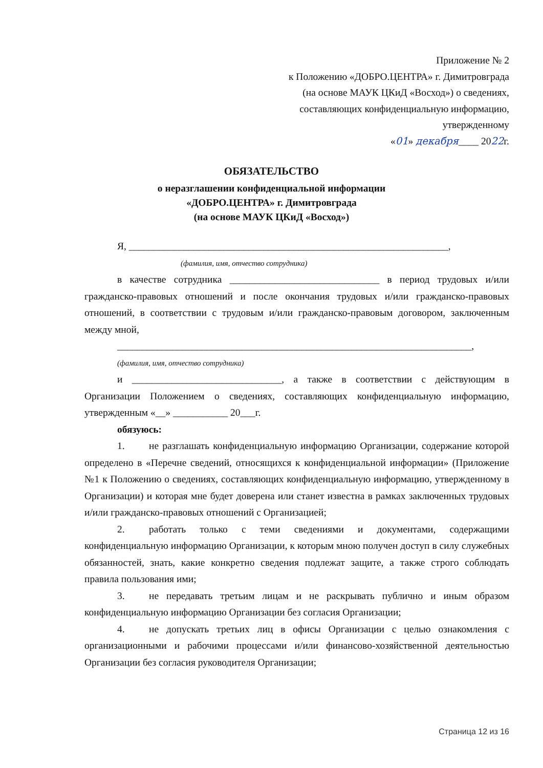Приложение № 2
к Положению «ДОБРО.ЦЕНТРА» г. Димитровграда
(на основе МАУК ЦКиД «Восход») о сведениях,
составляющих конфиденциальную информацию,
утвержденному
«01» декабря____ 2022г.
ОБЯЗАТЕЛЬСТВО
о неразглашении конфиденциальной информации
«ДОБРО.ЦЕНТРА» г. Димитровграда
(на основе МАУК ЦКиД «Восход»)
Я, ________________________________________________________________,
(фамилия, имя, отчество сотрудника)
в качестве сотрудника ______________________________ в период трудовых и/или гражданско-правовых отношений и после окончания трудовых и/или гражданско-правовых отношений, в соответствии с трудовым и/или гражданско-правовым договором, заключенным между мной,
_______________________________________________________________________,
(фамилия, имя, отчество сотрудника)
и ______________________________, а также в соответствии с действующим в Организации Положением о сведениях, составляющих конфиденциальную информацию, утвержденным «__» ___________ 20___г.
обязуюсь:
1. не разглашать конфиденциальную информацию Организации, содержание которой определено в «Перечне сведений, относящихся к конфиденциальной информации» (Приложение №1 к Положению о сведениях, составляющих конфиденциальную информацию, утвержденному в Организации) и которая мне будет доверена или станет известна в рамках заключенных трудовых и/или гражданско-правовых отношений с Организацией;
2. работать только с теми сведениями и документами, содержащими конфиденциальную информацию Организации, к которым мною получен доступ в силу служебных обязанностей, знать, какие конкретно сведения подлежат защите, а также строго соблюдать правила пользования ими;
3. не передавать третьим лицам и не раскрывать публично и иным образом конфиденциальную информацию Организации без согласия Организации;
4. не допускать третьих лиц в офисы Организации с целью ознакомления с организационными и рабочими процессами и/или финансово-хозяйственной деятельностью Организации без согласия руководителя Организации;
Страница 12 из 16